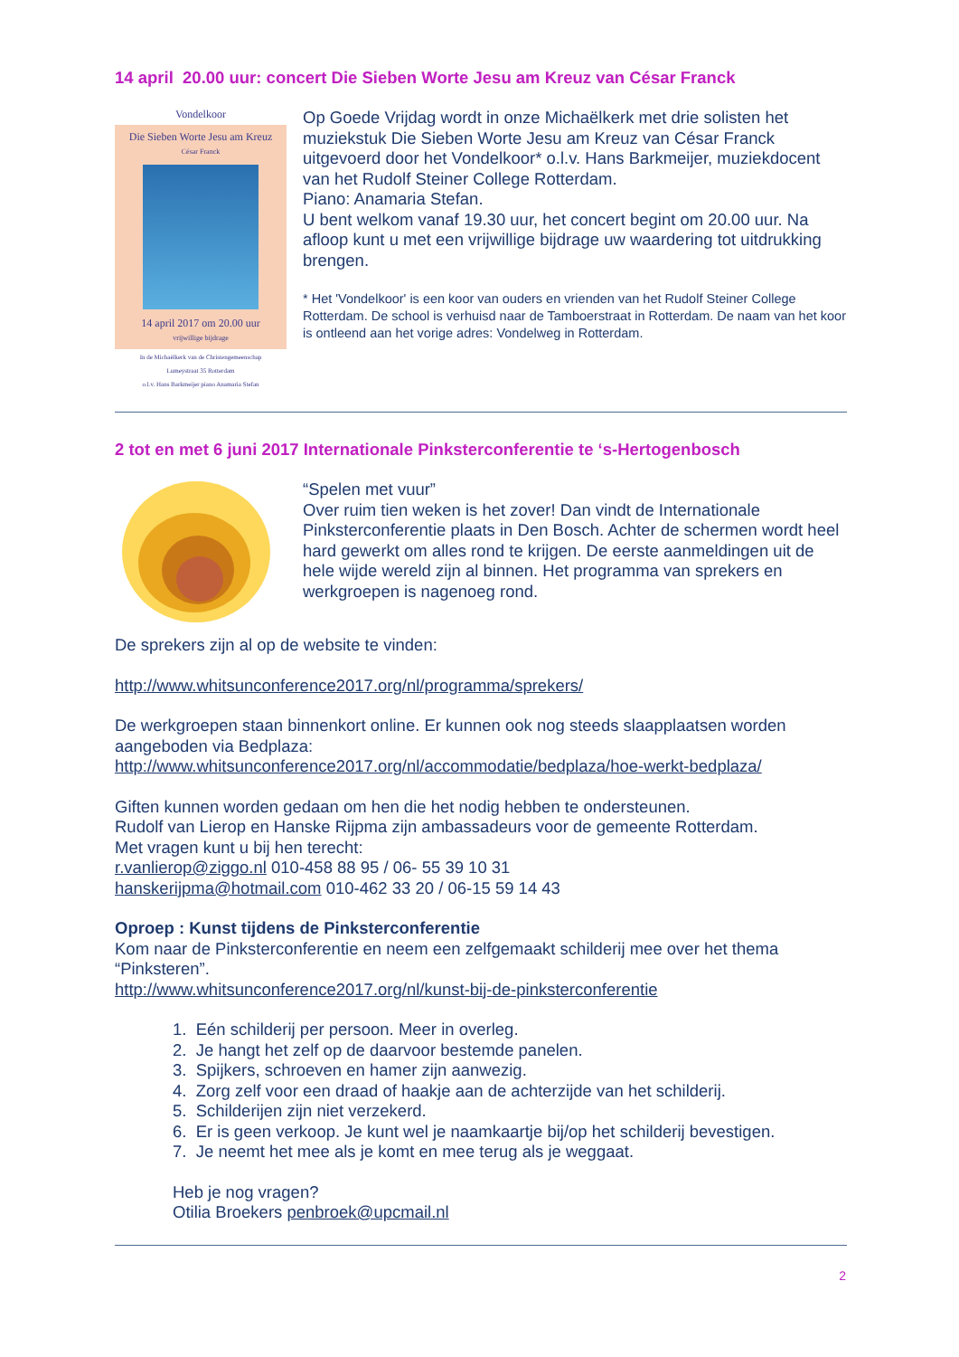14 april 20.00 uur: concert Die Sieben Worte Jesu am Kreuz van César Franck
Vondelkoor
Die Sieben Worte Jesu am Kreuz
César Franck
14 april 2017 om 20.00 uur
vrijwillige bijdrage
In de Michaëlkerk van de Christengemeenschap
Lumeystraat 35 Rotterdam
o.l.v. Hans Barkmeijer piano Anamaria Stefan
Op Goede Vrijdag wordt in onze Michaëlkerk met drie solisten het muziekstuk Die Sieben Worte Jesu am Kreuz van César Franck uitgevoerd door het Vondelkoor* o.l.v. Hans Barkmeijer, muziekdocent van het Rudolf Steiner College Rotterdam.
Piano: Anamaria Stefan.
U bent welkom vanaf 19.30 uur, het concert begint om 20.00 uur. Na afloop kunt u met een vrijwillige bijdrage uw waardering tot uitdrukking brengen.
* Het 'Vondelkoor' is een koor van ouders en vrienden van het Rudolf Steiner College Rotterdam. De school is verhuisd naar de Tamboerstraat in Rotterdam. De naam van het koor is ontleend aan het vorige adres: Vondelweg in Rotterdam.
2 tot en met 6 juni 2017 Internationale Pinksterconferentie te ‘s-Hertogenbosch
“Spelen met vuur”
Over ruim tien weken is het zover! Dan vindt de Internationale Pinksterconferentie plaats in Den Bosch. Achter de schermen wordt heel hard gewerkt om alles rond te krijgen. De eerste aanmeldingen uit de hele wijde wereld zijn al binnen. Het programma van sprekers en werkgroepen is nagenoeg rond.
De sprekers zijn al op de website te vinden:
http://www.whitsunconference2017.org/nl/programma/sprekers/
De werkgroepen staan binnenkort online. Er kunnen ook nog steeds slaapplaatsen worden aangeboden via Bedplaza:
http://www.whitsunconference2017.org/nl/accommodatie/bedplaza/hoe-werkt-bedplaza/
Giften kunnen worden gedaan om hen die het nodig hebben te ondersteunen.
Rudolf van Lierop en Hanske Rijpma zijn ambassadeurs voor de gemeente Rotterdam.
Met vragen kunt u bij hen terecht:
r.vanlierop@ziggo.nl 010-458 88 95 / 06- 55 39 10 31
hanskerijpma@hotmail.com 010-462 33 20 / 06-15 59 14 43
Oproep : Kunst tijdens de Pinksterconferentie
Kom naar de Pinksterconferentie en neem een zelfgemaakt schilderij mee over het thema “Pinksteren”.
http://www.whitsunconference2017.org/nl/kunst-bij-de-pinksterconferentie
1. Eén schilderij per persoon. Meer in overleg.
2. Je hangt het zelf op de daarvoor bestemde panelen.
3. Spijkers, schroeven en hamer zijn aanwezig.
4. Zorg zelf voor een draad of haakje aan de achterzijde van het schilderij.
5. Schilderijen zijn niet verzekerd.
6. Er is geen verkoop. Je kunt wel je naamkaartje bij/op het schilderij bevestigen.
7. Je neemt het mee als je komt en mee terug als je weggaat.
Heb je nog vragen?
Otilia Broekers penbroek@upcmail.nl
2